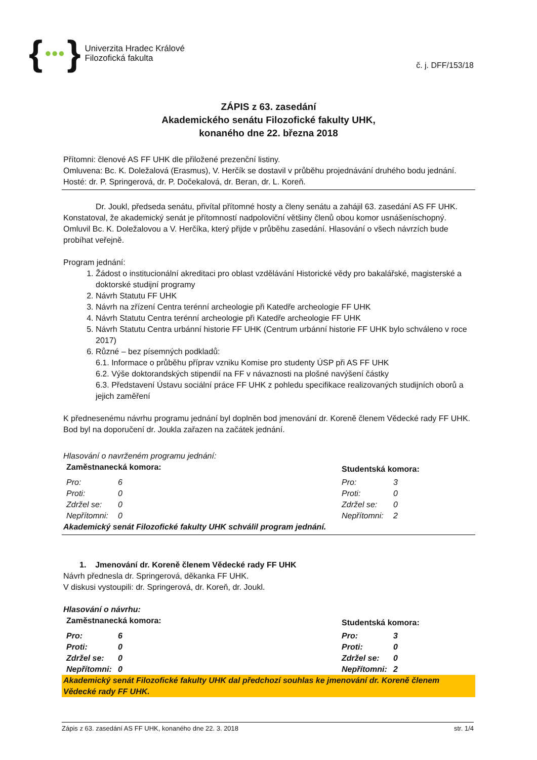{ ●●● }
Univerzita Hradec Králové
Filozofická fakulta
č. j. DFF/153/18
ZÁPIS z 63. zasedání
Akademického senátu Filozofické fakulty UHK,
konaného dne 22. března 2018
Přítomni: členové AS FF UHK dle přiložené prezenční listiny.
Omluvena: Bc. K. Doležalová (Erasmus), V. Herčík se dostavil v průběhu projednávání druhého bodu jednání.
Hosté: dr. P. Springerová, dr. P. Dočekalová, dr. Beran, dr. L. Koreň.
Dr. Joukl, předseda senátu, přivítal přítomné hosty a členy senátu a zahájil 63. zasedání AS FF UHK. Konstatoval, že akademický senát je přítomností nadpoloviční většiny členů obou komor usnášeníschopný. Omluvil Bc. K. Doležalovou a V. Herčíka, který přijde v průběhu zasedání. Hlasování o všech návrzích bude probíhat veřejně.
Program jednání:
1. Žádost o institucionální akreditaci pro oblast vzdělávání Historické vědy pro bakalářské, magisterské a doktorské studijní programy
2. Návrh Statutu FF UHK
3. Návrh na zřízení Centra terénní archeologie při Katedře archeologie FF UHK
4. Návrh Statutu Centra terénní archeologie při Katedře archeologie FF UHK
5. Návrh Statutu Centra urbánní historie FF UHK (Centrum urbánní historie FF UHK bylo schváleno v roce 2017)
6. Různé – bez písemných podkladů:
6.1. Informace o průběhu příprav vzniku Komise pro studenty ÚSP při AS FF UHK
6.2. Výše doktorandských stipendií na FF v návaznosti na plošné navýšení částky
6.3. Představení Ústavu sociální práce FF UHK z pohledu specifikace realizovaných studijních oborů a jejich zaměření
K přednesenému návrhu programu jednání byl doplněn bod jmenování dr. Koreně členem Vědecké rady FF UHK. Bod byl na doporučení dr. Joukla zařazen na začátek jednání.
Hlasování o navrženém programu jednání:
| Zaměstnanecká komora: | | Studentská komora: | |
| --- | --- | --- | --- |
| Pro: | 6 | Pro: | 3 |
| Proti: | 0 | Proti: | 0 |
| Zdržel se: | 0 | Zdržel se: | 0 |
| Nepřítomni: | 0 | Nepřítomni: | 2 |
Akademický senát Filozofické fakulty UHK schválil program jednání.
1. Jmenování dr. Koreně členem Vědecké rady FF UHK
Návrh přednesla dr. Springerová, děkanka FF UHK.
V diskusi vystoupili: dr. Springerová, dr. Koreň, dr. Joukl.
Hlasování o návrhu:
| Zaměstnanecká komora: | | Studentská komora: | |
| --- | --- | --- | --- |
| Pro: | 6 | Pro: | 3 |
| Proti: | 0 | Proti: | 0 |
| Zdržel se: | 0 | Zdržel se: | 0 |
| Nepřítomni: | 0 | Nepřítomni: | 2 |
Akademický senát Filozofické fakulty UHK dal předchozí souhlas ke jmenování dr. Koreně členem Vědecké rady FF UHK.
Zápis z 63. zasedání AS FF UHK, konaného dne 22. 3. 2018 str. 1/4